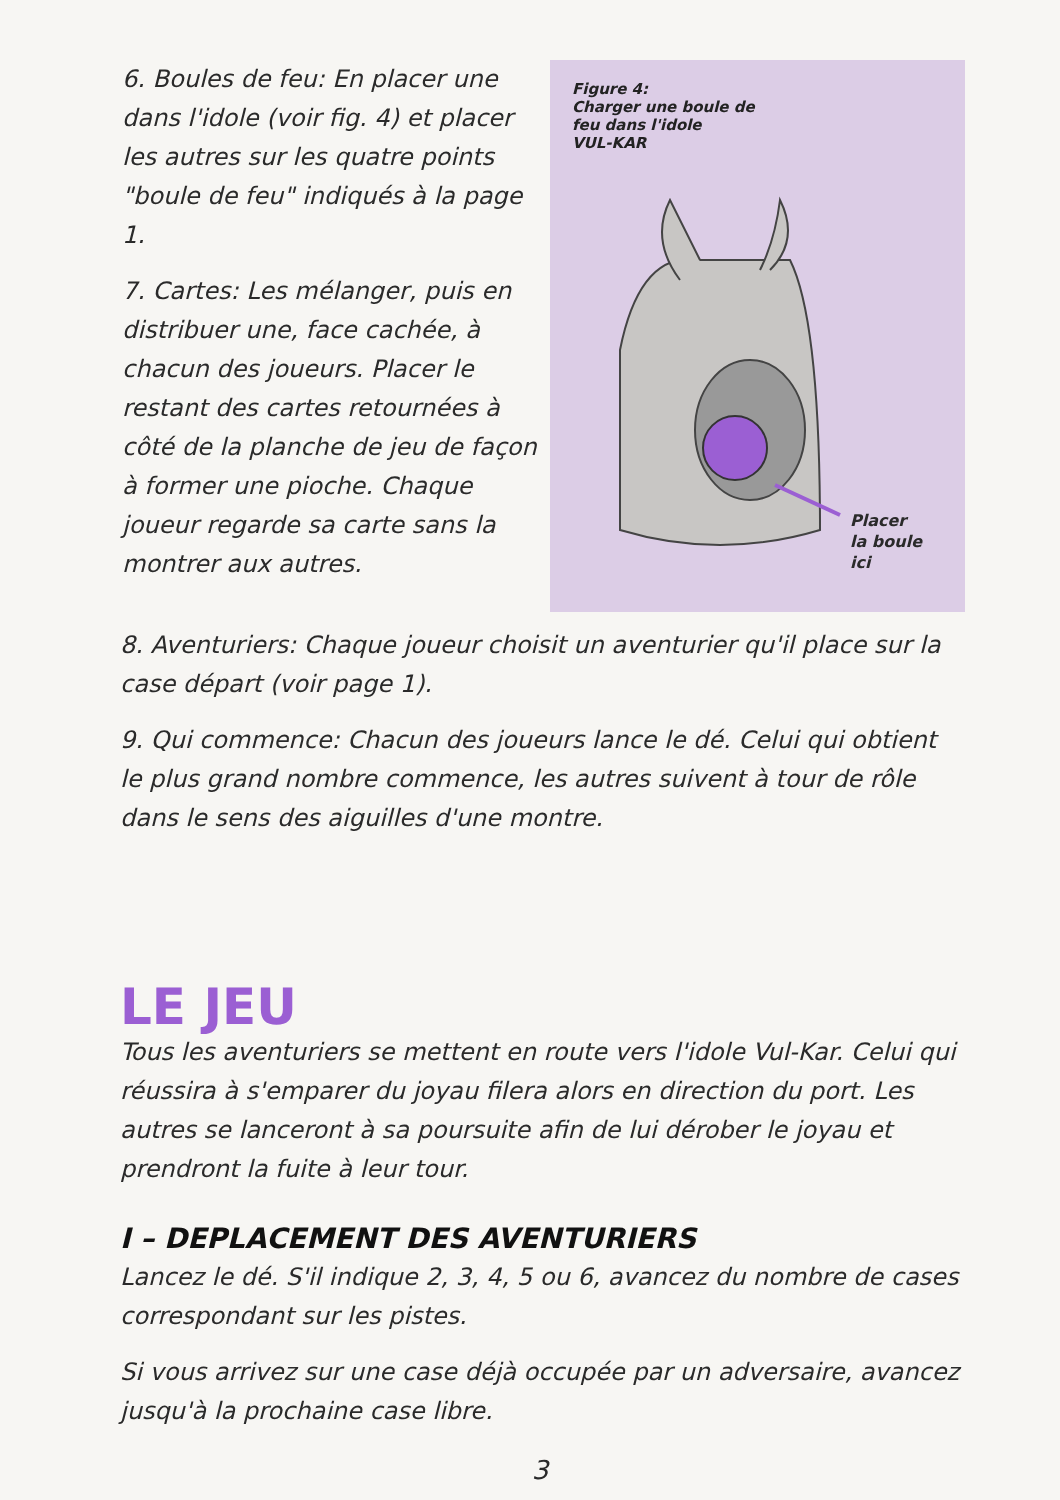6. Boules de feu: En placer une dans l'idole (voir fig. 4) et placer les autres sur les quatre points "boule de feu" indiqués à la page 1.
7. Cartes: Les mélanger, puis en distribuer une, face cachée, à chacun des joueurs. Placer le restant des cartes retournées à côté de la planche de jeu de façon à former une pioche. Chaque joueur regarde sa carte sans la montrer aux autres.
Figure 4:
Charger une boule de
feu dans l'idole
VUL-KAR
Placer
la boule
ici
8. Aventuriers: Chaque joueur choisit un aventurier qu'il place sur la case départ (voir page 1).
9. Qui commence: Chacun des joueurs lance le dé. Celui qui obtient le plus grand nombre commence, les autres suivent à tour de rôle dans le sens des aiguilles d'une montre.
LE JEU
Tous les aventuriers se mettent en route vers l'idole Vul-Kar. Celui qui réussira à s'emparer du joyau filera alors en direction du port. Les autres se lanceront à sa poursuite afin de lui dérober le joyau et prendront la fuite à leur tour.
I – DEPLACEMENT DES AVENTURIERS
Lancez le dé. S'il indique 2, 3, 4, 5 ou 6, avancez du nombre de cases correspondant sur les pistes.
Si vous arrivez sur une case déjà occupée par un adversaire, avancez jusqu'à la prochaine case libre.
3